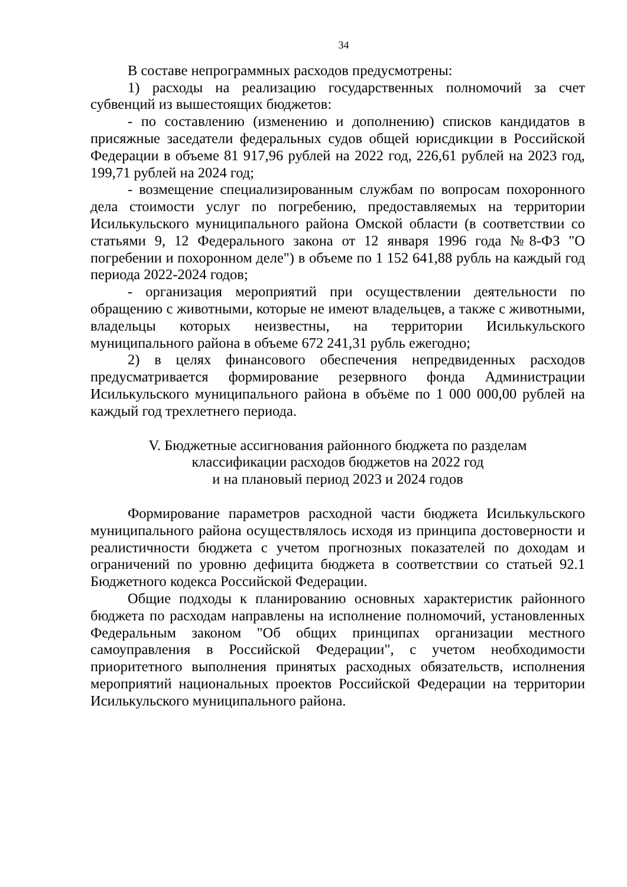34
В составе непрограммных расходов предусмотрены:
1) расходы на реализацию государственных полномочий за счет субвенций из вышестоящих бюджетов:
- по составлению (изменению и дополнению) списков кандидатов в присяжные заседатели федеральных судов общей юрисдикции в Российской Федерации в объеме 81 917,96 рублей на 2022 год, 226,61 рублей на 2023 год, 199,71 рублей на 2024 год;
- возмещение специализированным службам по вопросам похоронного дела стоимости услуг по погребению, предоставляемых на территории Исилькульского муниципального района Омской области (в соответствии со статьями 9, 12 Федерального закона от 12 января 1996 года №8-ФЗ "О погребении и похоронном деле") в объеме по 1 152 641,88 рубль на каждый год периода 2022-2024 годов;
- организация мероприятий при осуществлении деятельности по обращению с животными, которые не имеют владельцев, а также с животными, владельцы которых неизвестны, на территории Исилькульского муниципального района в объеме 672 241,31 рубль ежегодно;
2) в целях финансового обеспечения непредвиденных расходов предусматривается формирование резервного фонда Администрации Исилькульского муниципального района в объёме по 1 000 000,00 рублей на каждый год трехлетнего периода.
V. Бюджетные ассигнования районного бюджета по разделам
классификации расходов бюджетов на 2022 год
и на плановый период 2023 и 2024 годов
Формирование параметров расходной части бюджета Исилькульского муниципального района осуществлялось исходя из принципа достоверности и реалистичности бюджета с учетом прогнозных показателей по доходам и ограничений по уровню дефицита бюджета в соответствии со статьей 92.1 Бюджетного кодекса Российской Федерации.
Общие подходы к планированию основных характеристик районного бюджета по расходам направлены на исполнение полномочий, установленных Федеральным законом "Об общих принципах организации местного самоуправления в Российской Федерации", с учетом необходимости приоритетного выполнения принятых расходных обязательств, исполнения мероприятий национальных проектов Российской Федерации на территории Исилькульского муниципального района.